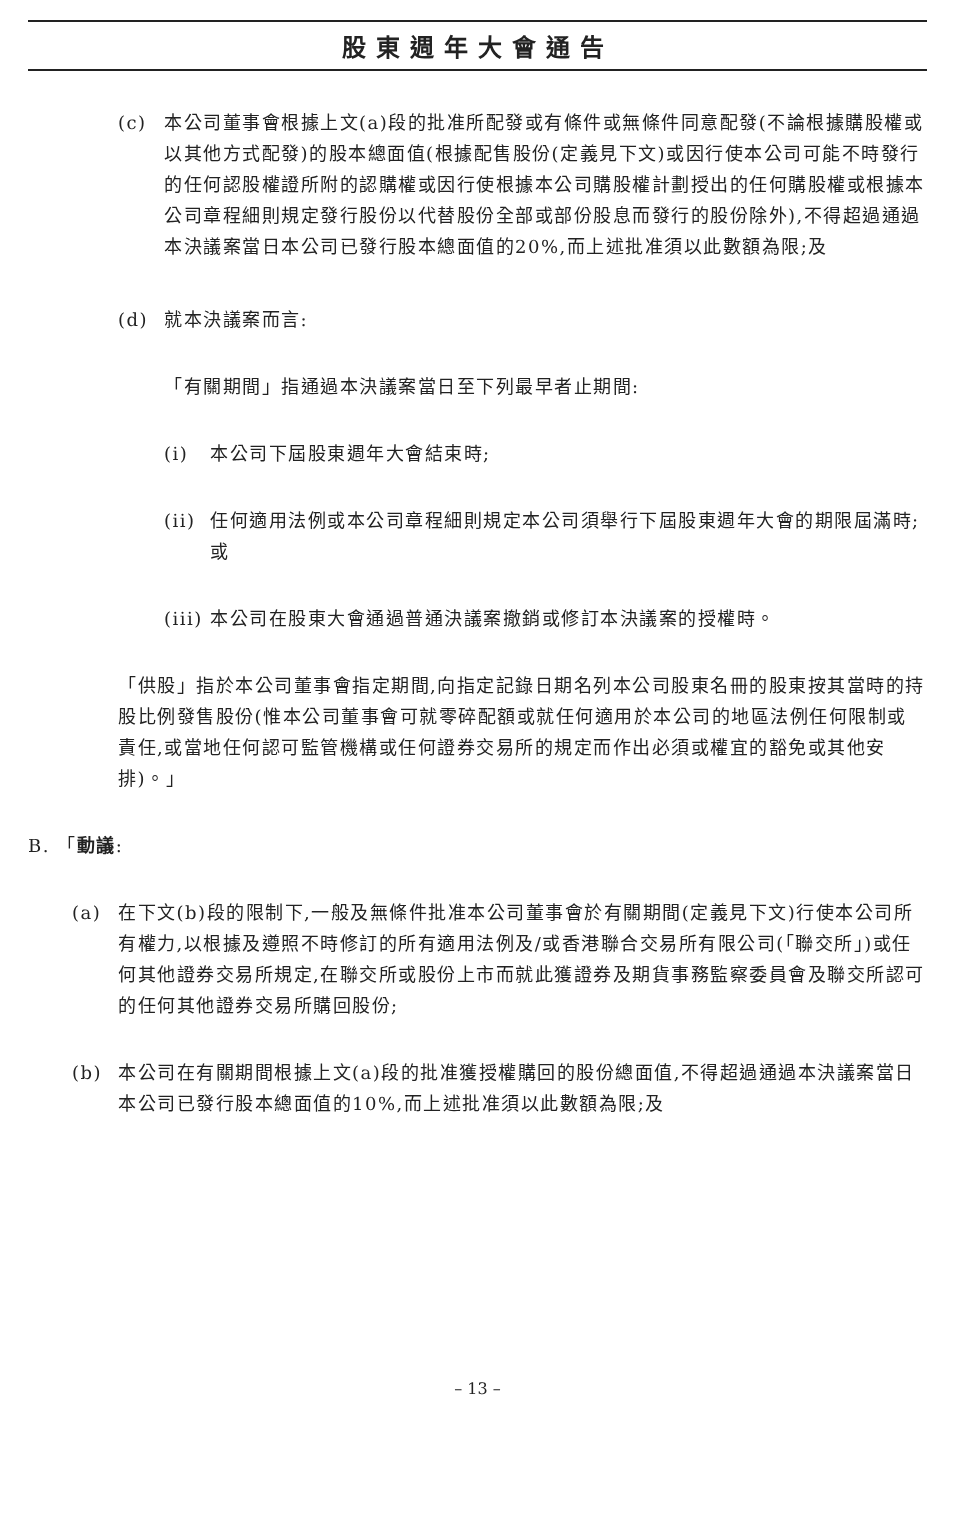股東週年大會通告
(c) 本公司董事會根據上文(a)段的批准所配發或有條件或無條件同意配發(不論根據購股權或以其他方式配發)的股本總面值(根據配售股份(定義見下文)或因行使本公司可能不時發行的任何認股權證所附的認購權或因行使根據本公司購股權計劃授出的任何購股權或根據本公司章程細則規定發行股份以代替股份全部或部份股息而發行的股份除外),不得超過通過本決議案當日本公司已發行股本總面值的20%,而上述批准須以此數額為限;及
(d) 就本決議案而言:
「有關期間」指通過本決議案當日至下列最早者止期間:
(i) 本公司下屆股東週年大會結束時;
(ii)
任何適用法例或本公司章程細則規定本公司須舉行下屆股東週年大會的期限屆滿時;或
(iii)
本公司在股東大會通過普通決議案撤銷或修訂本決議案的授權時。
「供股」指於本公司董事會指定期間,向指定記錄日期名列本公司股東名冊的股東按其當時的持股比例發售股份(惟本公司董事會可就零碎配額或就任何適用於本公司的地區法例任何限制或責任,或當地任何認可監管機構或任何證券交易所的規定而作出必須或權宜的豁免或其他安排)。」
B. 「動議:
(a) 在下文(b)段的限制下,一般及無條件批准本公司董事會於有關期間(定義見下文)行使本公司所有權力,以根據及遵照不時修訂的所有適用法例及/或香港聯合交易所有限公司(「聯交所」)或任何其他證券交易所規定,在聯交所或股份上市而就此獲證券及期貨事務監察委員會及聯交所認可的任何其他證券交易所購回股份;
(b) 本公司在有關期間根據上文(a)段的批准獲授權購回的股份總面值,不得超過通過本決議案當日本公司已發行股本總面值的10%,而上述批准須以此數額為限;及
– 13 –